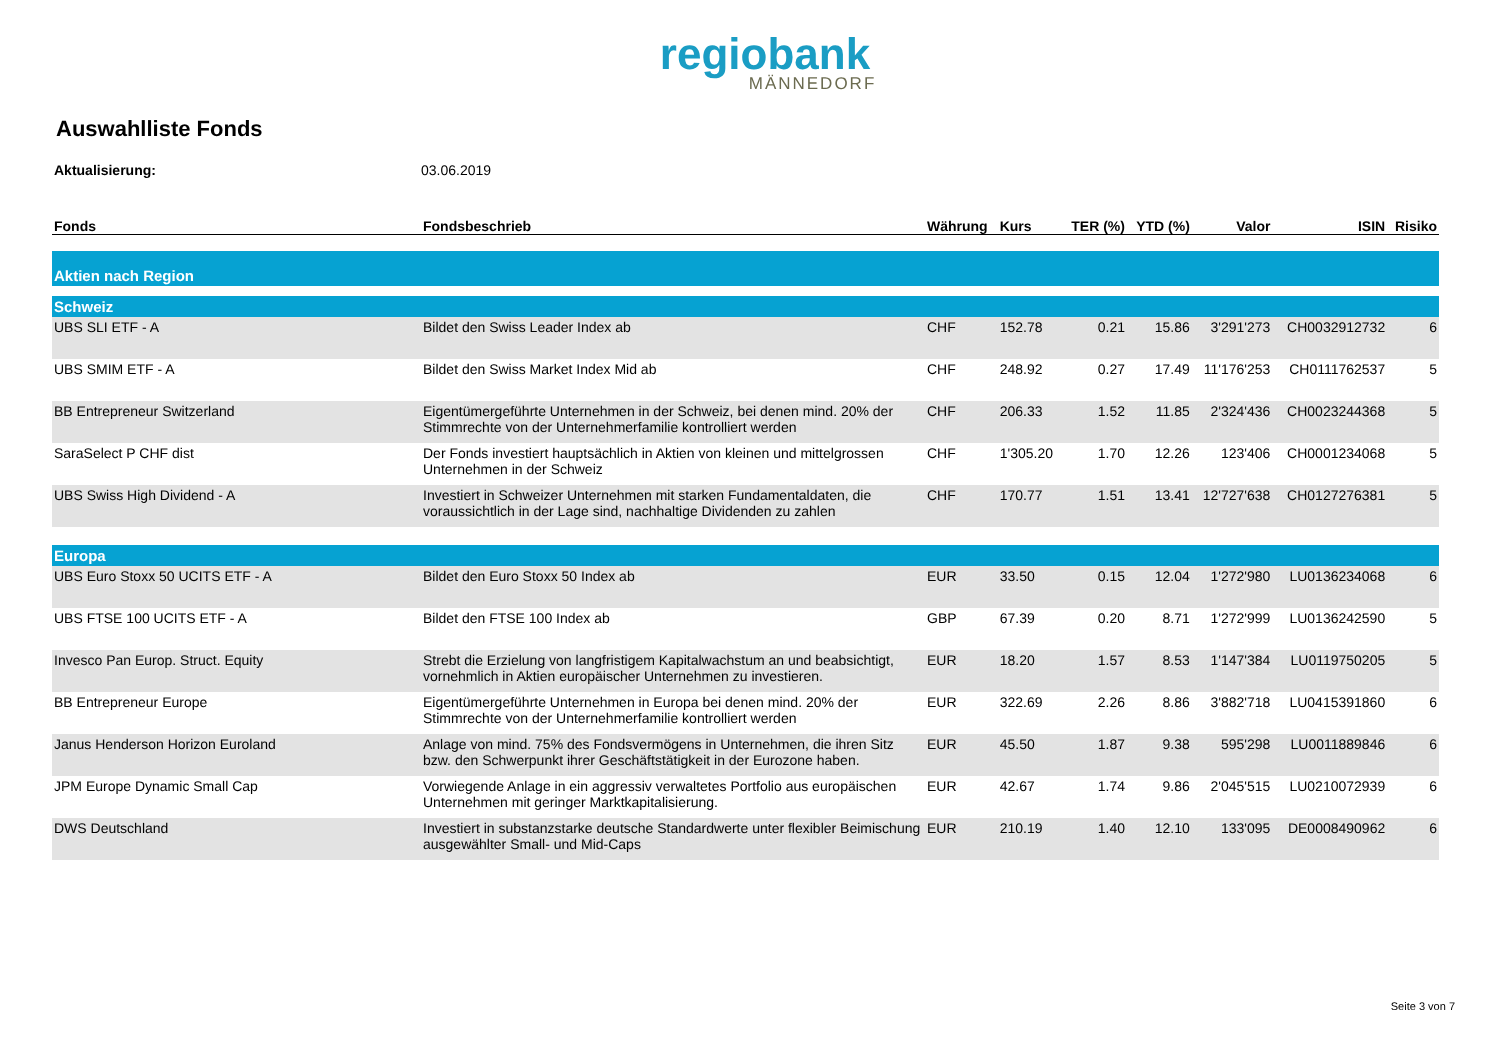regiobank
MÄNNEDORF
Auswahlliste Fonds
Aktualisierung: 03.06.2019
| Fonds | Fondsbeschrieb | Währung | Kurs | TER (%) | YTD (%) | Valor | ISIN | Risiko |
| --- | --- | --- | --- | --- | --- | --- | --- | --- |
| Aktien nach Region | | | | | | | | |
| Schweiz | | | | | | | | |
| UBS SLI ETF - A | Bildet den Swiss Leader Index ab | CHF | 152.78 | 0.21 | 15.86 | 3'291'273 | CH0032912732 | 6 |
| UBS SMIM ETF - A | Bildet den Swiss Market Index Mid ab | CHF | 248.92 | 0.27 | 17.49 | 11'176'253 | CH0111762537 | 5 |
| BB Entrepreneur Switzerland | Eigentümergeführte Unternehmen in der Schweiz, bei denen mind. 20% der Stimmrechte von der Unternehmerfamilie kontrolliert werden | CHF | 206.33 | 1.52 | 11.85 | 2'324'436 | CH0023244368 | 5 |
| SaraSelect P CHF dist | Der Fonds investiert hauptsächlich in Aktien von kleinen und mittelgrossen Unternehmen in der Schweiz | CHF | 1'305.20 | 1.70 | 12.26 | 123'406 | CH0001234068 | 5 |
| UBS Swiss High Dividend - A | Investiert in Schweizer Unternehmen mit starken Fundamentaldaten, die voraussichtlich in der Lage sind, nachhaltige Dividenden zu zahlen | CHF | 170.77 | 1.51 | 13.41 | 12'727'638 | CH0127276381 | 5 |
| Europa | | | | | | | | |
| UBS Euro Stoxx 50 UCITS ETF - A | Bildet den Euro Stoxx 50 Index ab | EUR | 33.50 | 0.15 | 12.04 | 1'272'980 | LU0136234068 | 6 |
| UBS FTSE 100 UCITS ETF - A | Bildet den FTSE 100 Index ab | GBP | 67.39 | 0.20 | 8.71 | 1'272'999 | LU0136242590 | 5 |
| Invesco Pan Europ. Struct. Equity | Strebt die Erzielung von langfristigem Kapitalwachstum an und beabsichtigt, vornehmlich in Aktien europäischer Unternehmen zu investieren. | EUR | 18.20 | 1.57 | 8.53 | 1'147'384 | LU0119750205 | 5 |
| BB Entrepreneur Europe | Eigentümergeführte Unternehmen in Europa bei denen mind. 20% der Stimmrechte von der Unternehmerfamilie kontrolliert werden | EUR | 322.69 | 2.26 | 8.86 | 3'882'718 | LU0415391860 | 6 |
| Janus Henderson Horizon Euroland | Anlage von mind. 75% des Fondsvermögens in Unternehmen, die ihren Sitz bzw. den Schwerpunkt ihrer Geschäftstätigkeit in der Eurozone haben. | EUR | 45.50 | 1.87 | 9.38 | 595'298 | LU0011889846 | 6 |
| JPM Europe Dynamic Small Cap | Vorwiegende Anlage in ein aggressiv verwaltetes Portfolio aus europäischen Unternehmen mit geringer Marktkapitalisierung. | EUR | 42.67 | 1.74 | 9.86 | 2'045'515 | LU0210072939 | 6 |
| DWS Deutschland | Investiert in substanzstarke deutsche Standardwerte unter flexibler Beimischung ausgewählter Small- und Mid-Caps | EUR | 210.19 | 1.40 | 12.10 | 133'095 | DE0008490962 | 6 |
Seite 3 von 7